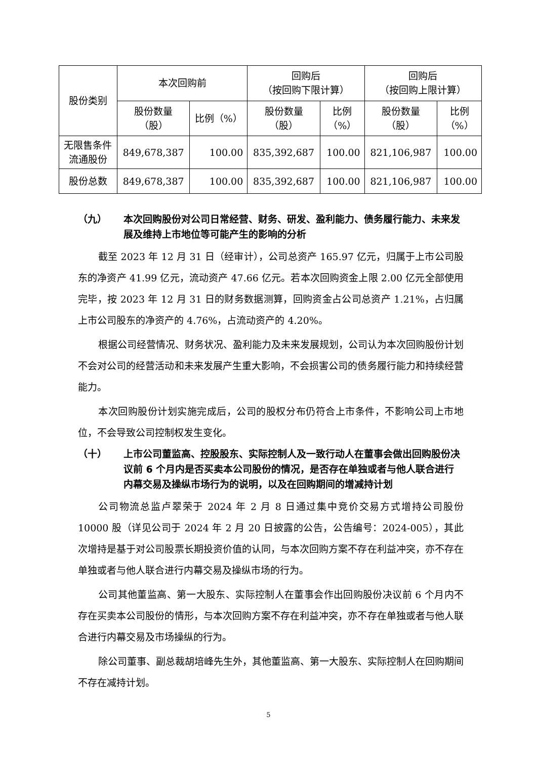| 股份类别 | 本次回购前 | | 回购后 （按回购下限计算） | | 回购后 （按回购上限计算） | |
| --- | --- | --- | --- | --- | --- | --- |
| | 股份数量 （股） | 比例（%） | 股份数量 （股） | 比例 （%） | 股份数量 （股） | 比例 （%） |
| 无限售条件 流通股份 | 849,678,387 | 100.00 | 835,392,687 | 100.00 | 821,106,987 | 100.00 |
| 股份总数 | 849,678,387 | 100.00 | 835,392,687 | 100.00 | 821,106,987 | 100.00 |
（九） 本次回购股份对公司日常经营、财务、研发、盈利能力、债务履行能力、未来发展及维持上市地位等可能产生的影响的分析
截至 2023 年 12 月 31 日（经审计），公司总资产 165.97 亿元，归属于上市公司股东的净资产 41.99 亿元，流动资产 47.66 亿元。若本次回购资金上限 2.00 亿元全部使用完毕，按 2023 年 12 月 31 日的财务数据测算，回购资金占公司总资产 1.21%，占归属上市公司股东的净资产的 4.76%，占流动资产的 4.20%。
根据公司经营情况、财务状况、盈利能力及未来发展规划，公司认为本次回购股份计划不会对公司的经营活动和未来发展产生重大影响，不会损害公司的债务履行能力和持续经营能力。
本次回购股份计划实施完成后，公司的股权分布仍符合上市条件，不影响公司上市地位，不会导致公司控制权发生变化。
（十） 上市公司董监高、控股股东、实际控制人及一致行动人在董事会做出回购股份决议前 6 个月内是否买卖本公司股份的情况，是否存在单独或者与他人联合进行内幕交易及操纵市场行为的说明，以及在回购期间的增减持计划
公司物流总监卢翠荣于 2024 年 2 月 8 日通过集中竞价交易方式增持公司股份 10000 股（详见公司于 2024 年 2 月 20 日披露的公告，公告编号：2024-005），其此次增持是基于对公司股票长期投资价值的认同，与本次回购方案不存在利益冲突，亦不存在单独或者与他人联合进行内幕交易及操纵市场的行为。
公司其他董监高、第一大股东、实际控制人在董事会作出回购股份决议前 6 个月内不存在买卖本公司股份的情形，与本次回购方案不存在利益冲突，亦不存在单独或者与他人联合进行内幕交易及市场操纵的行为。
除公司董事、副总裁胡培峰先生外，其他董监高、第一大股东、实际控制人在回购期间不存在减持计划。
5